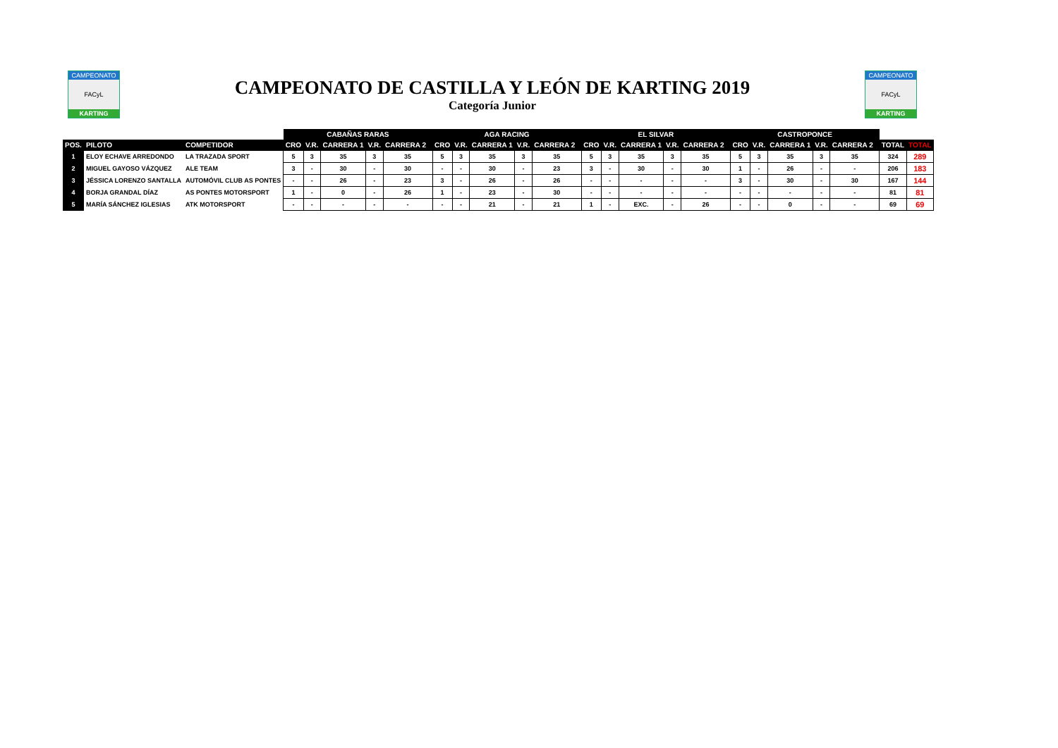CAMPEONATO
FACyL
KARTING
CAMPEONATO DE CASTILLA Y LEÓN DE KARTING 2019
Categoría Junior
CAMPEONATO
FACyL
KARTING
| | | | CABAÑAS RARAS | | | | | | AGA RACING | | | | | | EL SILVAR | | | | | | CASTROPONCE | | | | | | | |
| --- | --- | --- | --- | --- | --- | --- | --- | --- | --- | --- | --- | --- | --- | --- | --- | --- | --- | --- | --- | --- | --- | --- | --- | --- | --- | --- | --- | --- |
| POS. | PILOTO | COMPETIDOR | CRO | V.R. | CARRERA 1 | V.R. | CARRERA 2 | | CRO | V.R. | CARRERA 1 | V.R. | CARRERA 2 | | CRO | V.R. | CARRERA 1 | V.R. | CARRERA 2 | | CRO | V.R. | CARRERA 1 | V.R. | CARRERA 2 | | TOTAL | TOTAL |
| 1 | ELOY ECHAVE ARREDONDO | LA TRAZADA SPORT | 5 | 3 | 35 | 3 | 35 | | 5 | 3 | 35 | 3 | 35 | | 5 | 3 | 35 | 3 | 35 | | 5 | 3 | 35 | 3 | 35 | | 324 | 289 |
| 2 | MIGUEL GAYOSO VÁZQUEZ | ALE TEAM | 3 | - | 30 | - | 30 | | - | - | 30 | - | 23 | | 3 | - | 30 | - | 30 | | 1 | - | 26 | - | - | | 206 | 183 |
| 3 | JÉSSICA LORENZO SANTALLA | AUTOMÓVIL CLUB AS PONTES | - | - | 26 | - | 23 | | 3 | - | 26 | - | 26 | | - | - | - | - | - | | 3 | - | 30 | - | 30 | | 167 | 144 |
| 4 | BORJA GRANDAL DÍAZ | AS PONTES MOTORSPORT | 1 | - | 0 | - | 26 | | 1 | - | 23 | - | 30 | | - | - | - | - | - | | - | - | - | - | - | | 81 | 81 |
| 5 | MARÍA SÁNCHEZ IGLESIAS | ATK MOTORSPORT | - | - | - | - | - | | - | - | 21 | - | 21 | | 1 | - | EXC. | - | 26 | | - | - | 0 | - | - | | 69 | 69 |